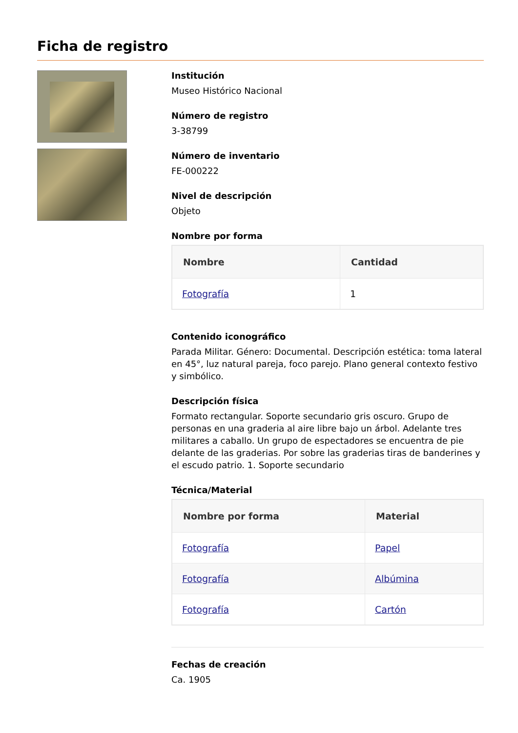Ficha de registro
Institución
Museo Histórico Nacional
Número de registro
3-38799
Número de inventario
FE-000222
Nivel de descripción
Objeto
Nombre por forma
| Nombre | Cantidad |
| --- | --- |
| Fotografía | 1 |
Contenido iconográfico
Parada Militar. Género: Documental. Descripción estética: toma lateral en 45°, luz natural pareja, foco parejo. Plano general contexto festivo y simbólico.
Descripción física
Formato rectangular. Soporte secundario gris oscuro. Grupo de personas en una graderia al aire libre bajo un árbol. Adelante tres militares a caballo. Un grupo de espectadores se encuentra de pie delante de las graderias. Por sobre las graderias tiras de banderines y el escudo patrio. 1. Soporte secundario
Técnica/Material
| Nombre por forma | Material |
| --- | --- |
| Fotografía | Papel |
| Fotografía | Albúmina |
| Fotografía | Cartón |
Fechas de creación
Ca. 1905